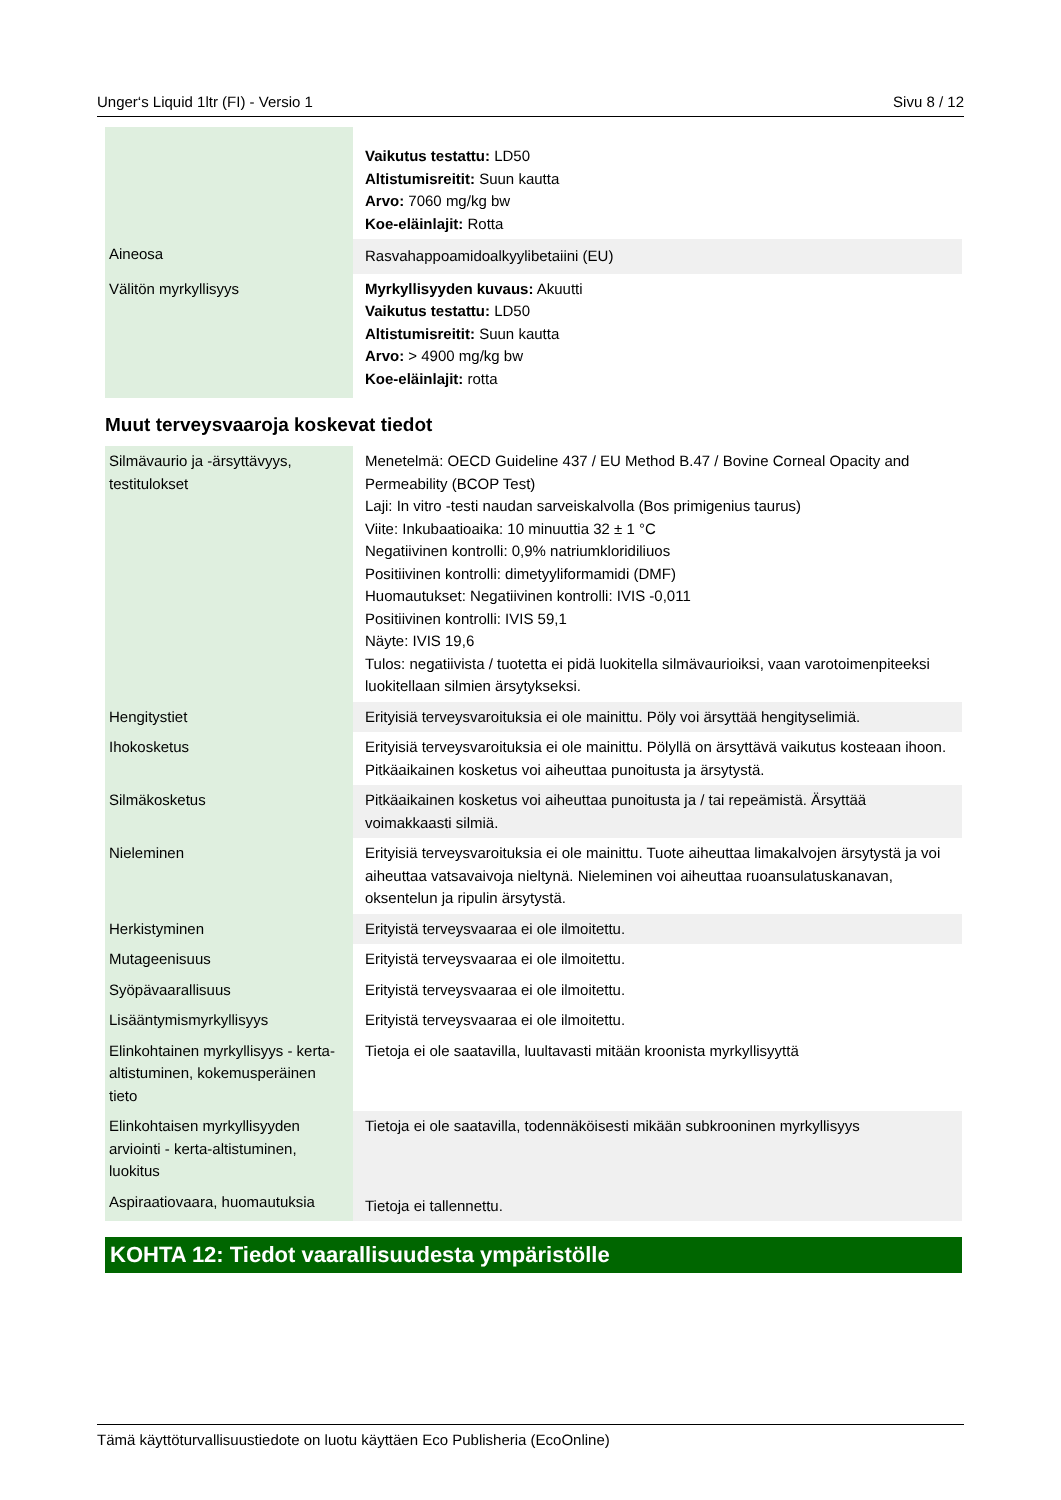Unger‘s Liquid 1ltr (FI) - Versio 1 Sivu 8 / 12
| | Vaikutus testattu: LD50 Altistumisreitit: Suun kautta Arvo: 7060 mg/kg bw Koe-eläinlajit: Rotta |
| Aineosa | Rasvahappoamidoalkyylibetaiini (EU) |
| Välitön myrkyllisyys | Myrkyllisyyden kuvaus: Akuutti Vaikutus testattu: LD50 Altistumisreitit: Suun kautta Arvo: > 4900 mg/kg bw Koe-eläinlajit: rotta |
Muut terveysvaaroja koskevat tiedot
| Silmävaurio ja -ärsyttävyys, testitulokset | Menetelmä: OECD Guideline 437 / EU Method B.47 / Bovine Corneal Opacity and Permeability (BCOP Test) Laji: In vitro -testi naudan sarveiskalvolla (Bos primigenius taurus) Viite: Inkubaatioaika: 10 minuuttia 32 ± 1 °C Negatiivinen kontrolli: 0,9% natriumkloridiliuos Positiivinen kontrolli: dimetyyliformamidi (DMF) Huomautukset: Negatiivinen kontrolli: IVIS -0,011 Positiivinen kontrolli: IVIS 59,1 Näyte: IVIS 19,6 Tulos: negatiivista / tuotetta ei pidä luokitella silmävaurioiksi, vaan varotoimenpiteeksi luokitellaan silmien ärsytykseksi. |
| Hengitystiet | Erityisiä terveysvaroituksia ei ole mainittu. Pöly voi ärsyttää hengityselimiä. |
| Ihokosketus | Erityisiä terveysvaroituksia ei ole mainittu. Pölyllä on ärsyttävä vaikutus kosteaan ihoon. Pitkäaikainen kosketus voi aiheuttaa punoitusta ja ärsytystä. |
| Silmäkosketus | Pitkäaikainen kosketus voi aiheuttaa punoitusta ja / tai repeämistä. Ärsyttää voimakkaasti silmiä. |
| Nieleminen | Erityisiä terveysvaroituksia ei ole mainittu. Tuote aiheuttaa limakalvojen ärsytystä ja voi aiheuttaa vatsavaivoja nieltynä. Nieleminen voi aiheuttaa ruoansulatuskanavan, oksentelun ja ripulin ärsytystä. |
| Herkistyminen | Erityistä terveysvaaraa ei ole ilmoitettu. |
| Mutageenisuus | Erityistä terveysvaaraa ei ole ilmoitettu. |
| Syöpävaarallisuus | Erityistä terveysvaaraa ei ole ilmoitettu. |
| Lisääntymismyrkyllisyys | Erityistä terveysvaaraa ei ole ilmoitettu. |
| Elinkohtainen myrkyllisyys - kerta-altistuminen, kokemusperäinen tieto | Tietoja ei ole saatavilla, luultavasti mitään kroonista myrkyllisyyttä |
| Elinkohtaisen myrkyllisyyden arviointi - kerta-altistuminen, luokitus | Tietoja ei ole saatavilla, todennäköisesti mikään subkrooninen myrkyllisyys |
| Aspiraatiovaara, huomautuksia | Tietoja ei tallennettu. |
KOHTA 12: Tiedot vaarallisuudesta ympäristölle
Tämä käyttöturvallisuustiedote on luotu käyttäen Eco Publisheria (EcoOnline)